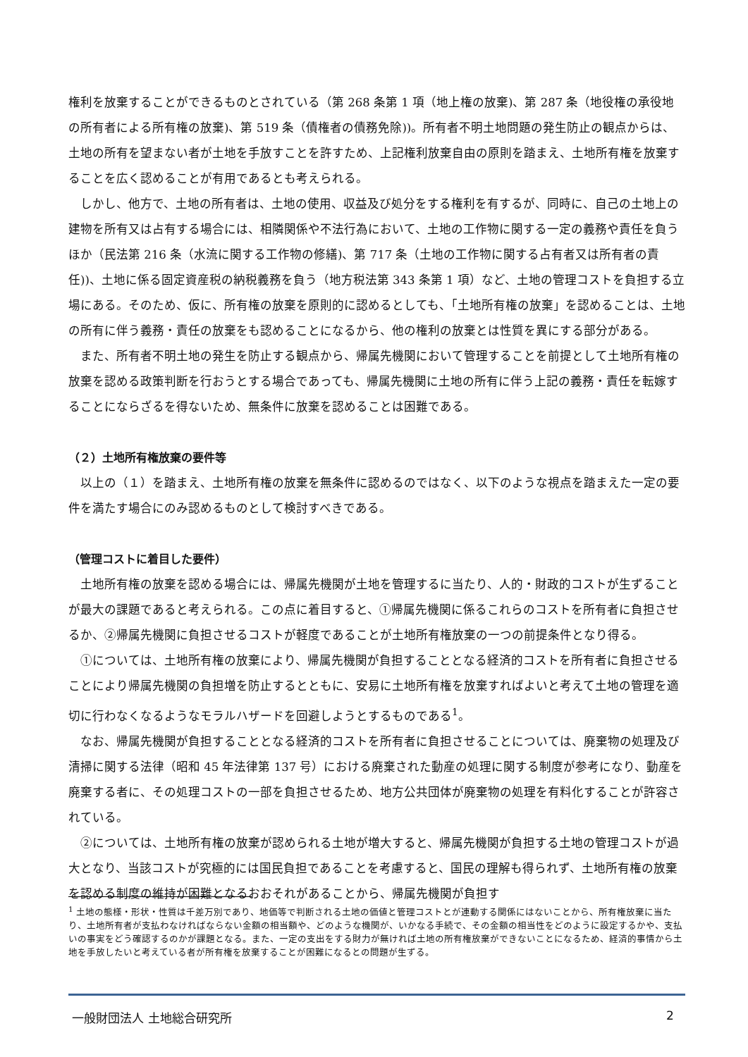権利を放棄することができるものとされている（第 268 条第 1 項（地上権の放棄)、第 287 条（地役権の承役地の所有者による所有権の放棄)、第 519 条（債権者の債務免除))。所有者不明土地問題の発生防止の観点からは、土地の所有を望まない者が土地を手放すことを許すため、上記権利放棄自由の原則を踏まえ、土地所有権を放棄することを広く認めることが有用であるとも考えられる。
しかし、他方で、土地の所有者は、土地の使用、収益及び処分をする権利を有するが、同時に、自己の土地上の建物を所有又は占有する場合には、相隣関係や不法行為において、土地の工作物に関する一定の義務や責任を負うほか（民法第 216 条（水流に関する工作物の修繕)、第 717 条（土地の工作物に関する占有者又は所有者の責任))、土地に係る固定資産税の納税義務を負う（地方税法第 343 条第 1 項）など、土地の管理コストを負担する立場にある。そのため、仮に、所有権の放棄を原則的に認めるとしても、「土地所有権の放棄」を認めることは、土地の所有に伴う義務・責任の放棄をも認めることになるから、他の権利の放棄とは性質を異にする部分がある。
また、所有者不明土地の発生を防止する観点から、帰属先機関において管理することを前提として土地所有権の放棄を認める政策判断を行おうとする場合であっても、帰属先機関に土地の所有に伴う上記の義務・責任を転嫁することにならざるを得ないため、無条件に放棄を認めることは困難である。
（２）土地所有権放棄の要件等
以上の（１）を踏まえ、土地所有権の放棄を無条件に認めるのではなく、以下のような視点を踏まえた一定の要件を満たす場合にのみ認めるものとして検討すべきである。
（管理コストに着目した要件）
土地所有権の放棄を認める場合には、帰属先機関が土地を管理するに当たり、人的・財政的コストが生ずることが最大の課題であると考えられる。この点に着目すると、①帰属先機関に係るこれらのコストを所有者に負担させるか、②帰属先機関に負担させるコストが軽度であることが土地所有権放棄の一つの前提条件となり得る。
①については、土地所有権の放棄により、帰属先機関が負担することとなる経済的コストを所有者に負担させることにより帰属先機関の負担増を防止するとともに、安易に土地所有権を放棄すればよいと考えて土地の管理を適切に行わなくなるようなモラルハザードを回避しようとするものである<sup>1</sup>。
なお、帰属先機関が負担することとなる経済的コストを所有者に負担させることについては、廃棄物の処理及び清掃に関する法律（昭和 45 年法律第 137 号）における廃棄された動産の処理に関する制度が参考になり、動産を廃棄する者に、その処理コストの一部を負担させるため、地方公共団体が廃棄物の処理を有料化することが許容されている。
②については、土地所有権の放棄が認められる土地が増大すると、帰属先機関が負担する土地の管理コストが過大となり、当該コストが究極的には国民負担であることを考慮すると、国民の理解も得られず、土地所有権の放棄を認める制度の維持が困難となるおおそれがあることから、帰属先機関が負担す
<sup>1</sup> 土地の態様・形状・性質は千差万別であり、地価等で判断される土地の価値と管理コストとが連動する関係にはないことから、所有権放棄に当たり、土地所有者が支払わなければならない金額の相当額や、どのような機関が、いかなる手続で、その金額の相当性をどのように設定するかや、支払いの事実をどう確認するのかが課題となる。また、一定の支出をする財力が無ければ土地の所有権放棄ができないことになるため、経済的事情から土地を手放したいと考えている者が所有権を放棄することが困難になるとの問題が生ずる。
一般財団法人 土地総合研究所 2